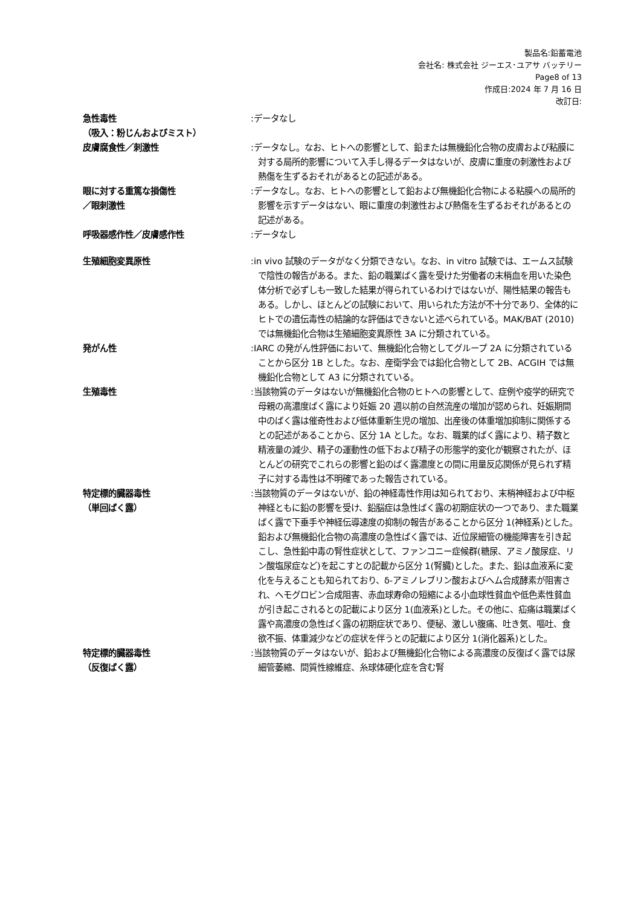製品名:鉛蓄電池
会社名: 株式会社 ジーエス･ユアサ バッテリー
Page8 of 13
作成日:2024 年 7 月 16 日
改訂日:
急性毒性
（吸入：粉じんおよびミスト）
:データなし
皮膚腐食性／刺激性 :データなし。なお、ヒトへの影響として、鉛または無機鉛化合物の皮膚および粘膜に対する局所的影響について入手し得るデータはないが、皮膚に重度の刺激性および熱傷を生ずるおそれがあるとの記述がある。
眼に対する重篤な損傷性
／眼刺激性
:データなし。なお、ヒトへの影響として鉛および無機鉛化合物による粘膜への局所的影響を示すデータはない、眼に重度の刺激性および熱傷を生ずるおそれがあるとの記述がある。
呼吸器感作性／皮膚感作性 :データなし
生殖細胞変異原性 :in vivo 試験のデータがなく分類できない。なお、in vitro 試験では、エームス試験で陰性の報告がある。また、鉛の職業ばく露を受けた労働者の末梢血を用いた染色体分析で必ずしも一致した結果が得られているわけではないが、陽性結果の報告もある。しかし、ほとんどの試験において、用いられた方法が不十分であり、全体的にヒトでの遺伝毒性の結論的な評価はできないと述べられている。MAK/BAT (2010)では無機鉛化合物は生殖細胞変異原性 3A に分類されている。
発がん性 :IARC の発がん性評価において、無機鉛化合物としてグループ 2A に分類されていることから区分 1B とした。なお、産衛学会では鉛化合物として 2B、ACGIH では無機鉛化合物として A3 に分類されている。
生殖毒性 :当該物質のデータはないが無機鉛化合物のヒトへの影響として、症例や疫学的研究で母親の高濃度ばく露により妊娠 20 週以前の自然流産の増加が認められ、妊娠期間中のばく露は催奇性および低体重新生児の増加、出産後の体重増加抑制に関係するとの記述があることから、区分 1A とした。なお、職業的ばく露により、精子数と精液量の減少、精子の運動性の低下および精子の形態学的変化が観察されたが、ほとんどの研究でこれらの影響と鉛のばく露濃度との間に用量反応関係が見られず精子に対する毒性は不明確であった報告されている。
特定標的臓器毒性
（単回ばく露）
:当該物質のデータはないが、鉛の神経毒性作用は知られており、末梢神経および中枢神経ともに鉛の影響を受け、鉛脳症は急性ばく露の初期症状の一つであり、また職業ばく露で下垂手や神経伝導速度の抑制の報告があることから区分 1(神経系)とした。鉛および無機鉛化合物の高濃度の急性ばく露では、近位尿細管の機能障害を引き起こし、急性鉛中毒の腎性症状として、ファンコニー症候群(糖尿、アミノ酸尿症、リン酸塩尿症など)を起こすとの記載から区分 1(腎臓)とした。また、鉛は血液系に変化を与えることも知られており、δ-アミノレブリン酸およびヘム合成酵素が阻害され、ヘモグロビン合成阻害、赤血球寿命の短縮による小血球性貧血や低色素性貧血が引き起こされるとの記載により区分 1(血液系)とした。その他に、疝痛は職業ばく露や高濃度の急性ばく露の初期症状であり、便秘、激しい腹痛、吐き気、嘔吐、食欲不振、体重減少などの症状を伴うとの記載により区分 1(消化器系)とした。
特定標的臓器毒性
（反復ばく露）
:当該物質のデータはないが、鉛および無機鉛化合物による高濃度の反復ばく露では尿細管萎縮、間質性線維症、糸球体硬化症を含む腎